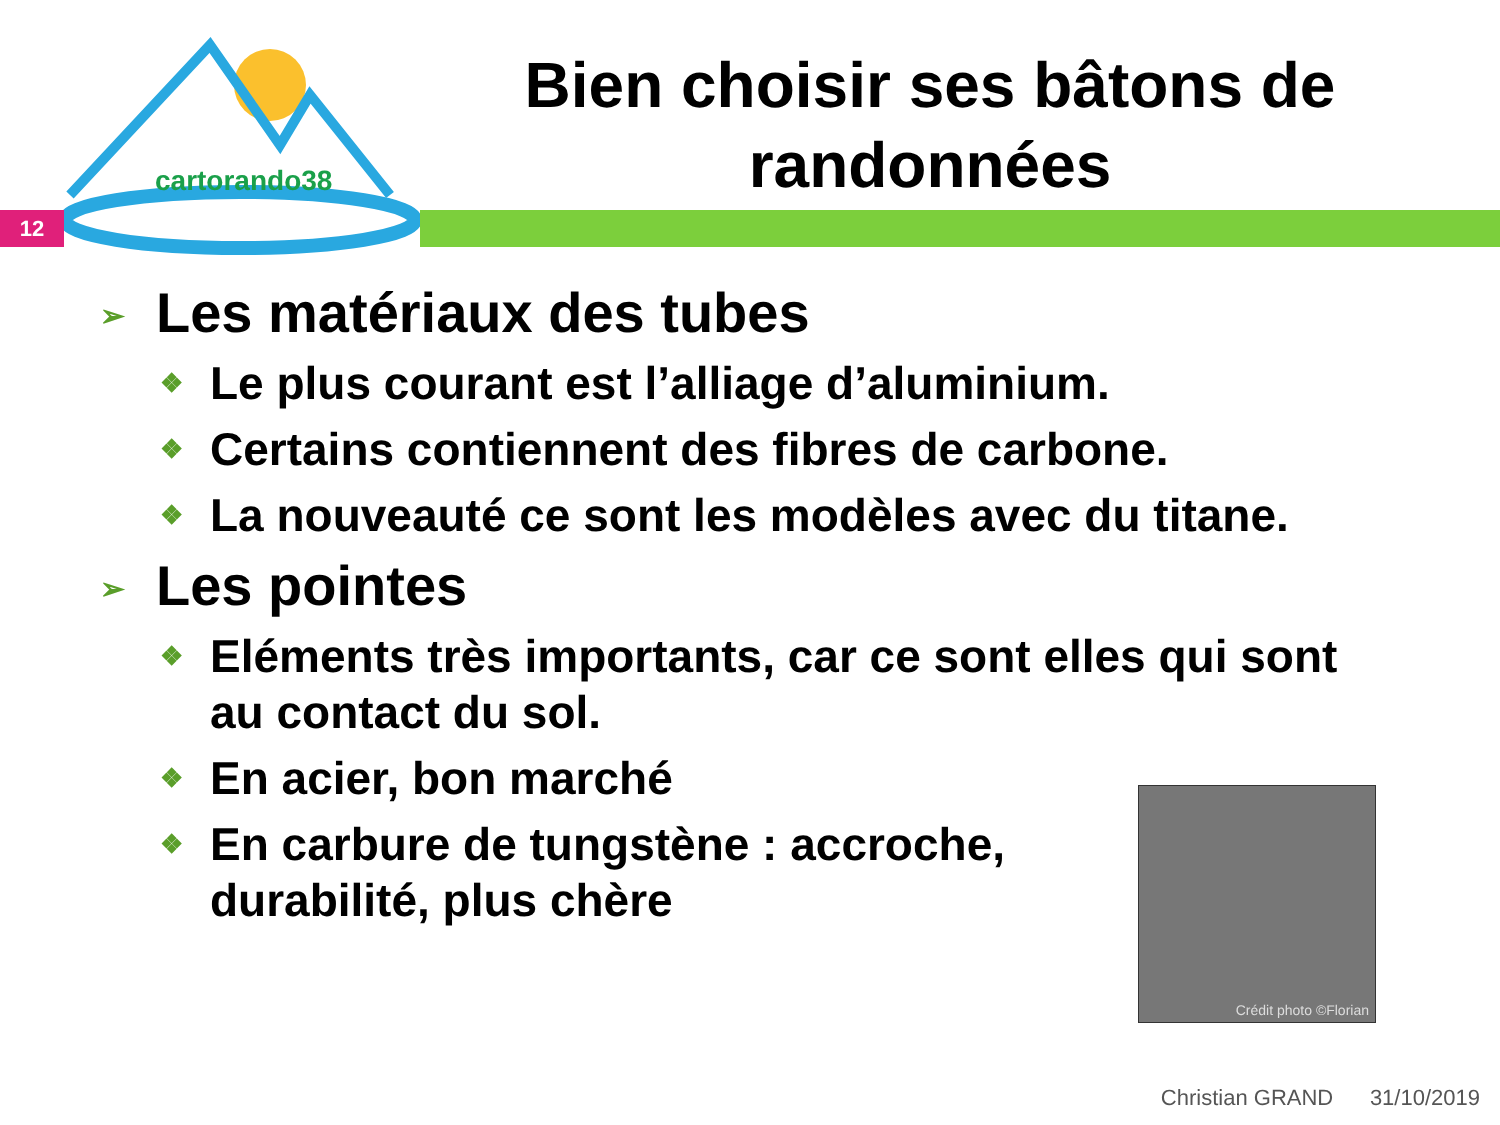cartorando38
12
Bien choisir ses bâtons de randonnées
➢ Les matériaux des tubes
❖ Le plus courant est l’alliage d’aluminium.
❖ Certains contiennent des fibres de carbone.
❖ La nouveauté ce sont les modèles avec du titane.
➢ Les pointes
❖ Eléments très importants, car ce sont elles qui sont au contact du sol.
❖ En acier, bon marché
❖ En carbure de tungstène : accroche, durabilité, plus chère
Crédit photo ©Florian
Christian GRAND 31/10/2019